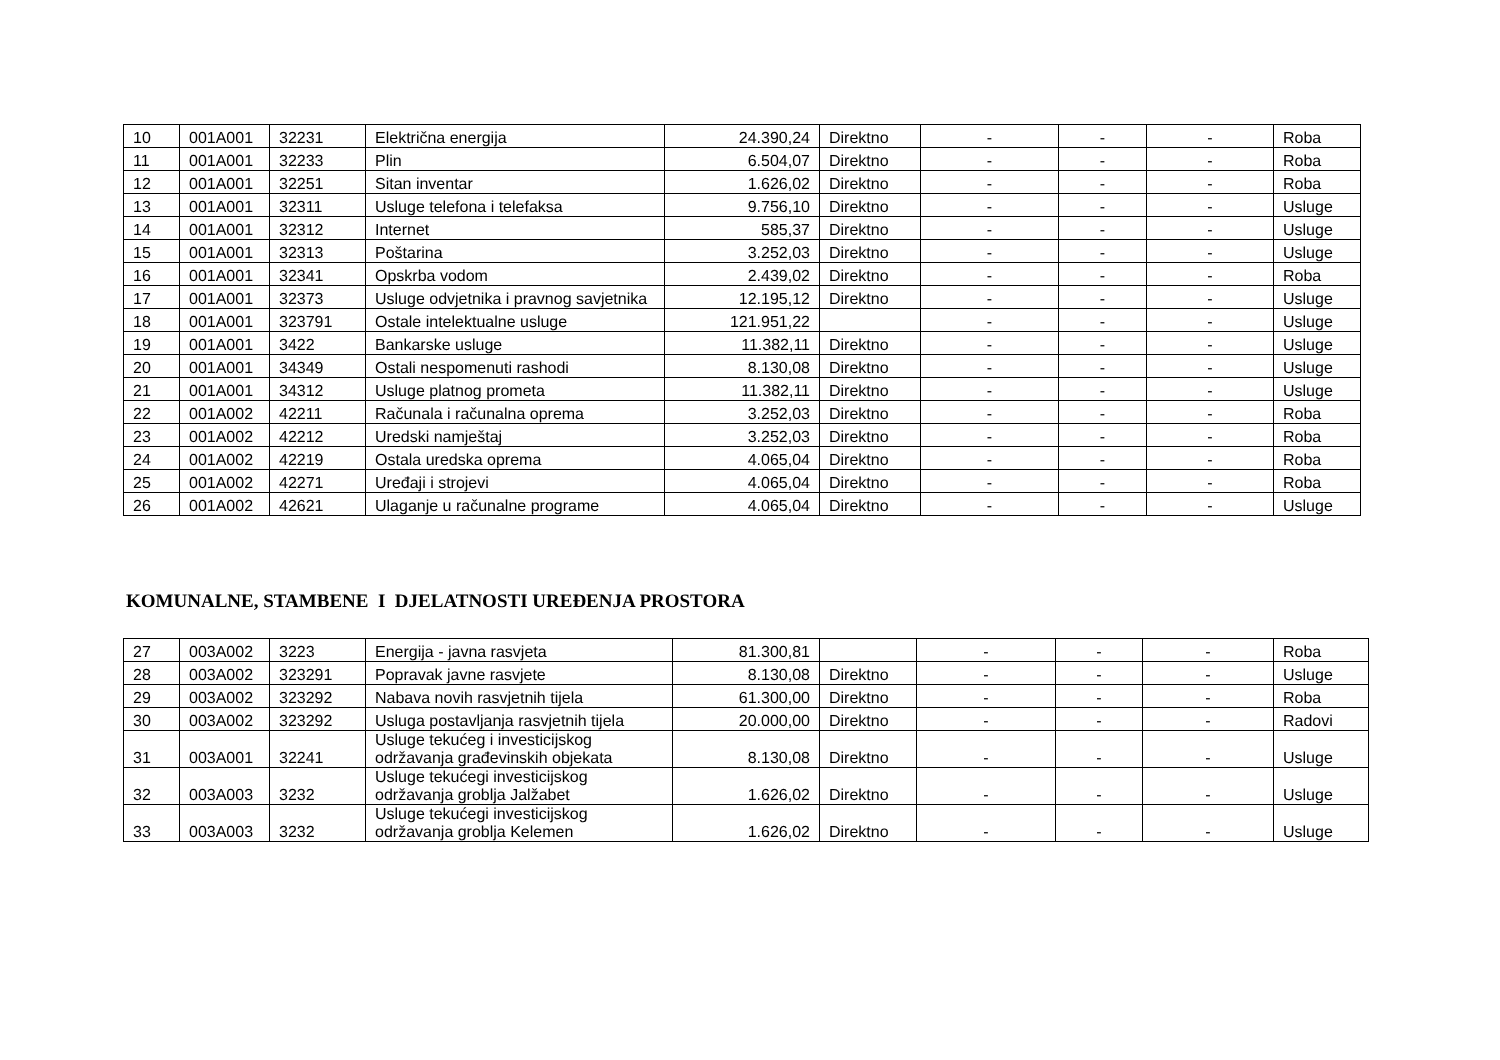| 10 | 001A001 | 32231 | Električna energija | 24.390,24 | Direktno | - | - | - | Roba |
| 11 | 001A001 | 32233 | Plin | 6.504,07 | Direktno | - | - | - | Roba |
| 12 | 001A001 | 32251 | Sitan inventar | 1.626,02 | Direktno | - | - | - | Roba |
| 13 | 001A001 | 32311 | Usluge telefona i telefaksa | 9.756,10 | Direktno | - | - | - | Usluge |
| 14 | 001A001 | 32312 | Internet | 585,37 | Direktno | - | - | - | Usluge |
| 15 | 001A001 | 32313 | Poštarina | 3.252,03 | Direktno | - | - | - | Usluge |
| 16 | 001A001 | 32341 | Opskrba vodom | 2.439,02 | Direktno | - | - | - | Roba |
| 17 | 001A001 | 32373 | Usluge odvjetnika i pravnog savjetnika | 12.195,12 | Direktno | - | - | - | Usluge |
| 18 | 001A001 | 323791 | Ostale intelektualne usluge | 121.951,22 | | - | - | - | Usluge |
| 19 | 001A001 | 3422 | Bankarske usluge | 11.382,11 | Direktno | - | - | - | Usluge |
| 20 | 001A001 | 34349 | Ostali nespomenuti rashodi | 8.130,08 | Direktno | - | - | - | Usluge |
| 21 | 001A001 | 34312 | Usluge platnog prometa | 11.382,11 | Direktno | - | - | - | Usluge |
| 22 | 001A002 | 42211 | Računala i računalna oprema | 3.252,03 | Direktno | - | - | - | Roba |
| 23 | 001A002 | 42212 | Uredski namještaj | 3.252,03 | Direktno | - | - | - | Roba |
| 24 | 001A002 | 42219 | Ostala uredska oprema | 4.065,04 | Direktno | - | - | - | Roba |
| 25 | 001A002 | 42271 | Uređaji i strojevi | 4.065,04 | Direktno | - | - | - | Roba |
| 26 | 001A002 | 42621 | Ulaganje u računalne programe | 4.065,04 | Direktno | - | - | - | Usluge |
KOMUNALNE, STAMBENE I DJELATNOSTI UREĐENJA PROSTORA
| 27 | 003A002 | 3223 | Energija - javna rasvjeta | 81.300,81 | | - | - | - | Roba |
| 28 | 003A002 | 323291 | Popravak javne rasvjete | 8.130,08 | Direktno | - | - | - | Usluge |
| 29 | 003A002 | 323292 | Nabava novih rasvjetnih tijela | 61.300,00 | Direktno | - | - | - | Roba |
| 30 | 003A002 | 323292 | Usluga postavljanja rasvjetnih tijela | 20.000,00 | Direktno | - | - | - | Radovi |
| 31 | 003A001 | 32241 | Usluge tekućeg i investicijskog održavanja građevinskih objekata | 8.130,08 | Direktno | - | - | - | Usluge |
| 32 | 003A003 | 3232 | Usluge tekućegi investicijskog održavanja groblja Jalžabet | 1.626,02 | Direktno | - | - | - | Usluge |
| 33 | 003A003 | 3232 | Usluge tekućegi investicijskog održavanja groblja Kelemen | 1.626,02 | Direktno | - | - | - | Usluge |